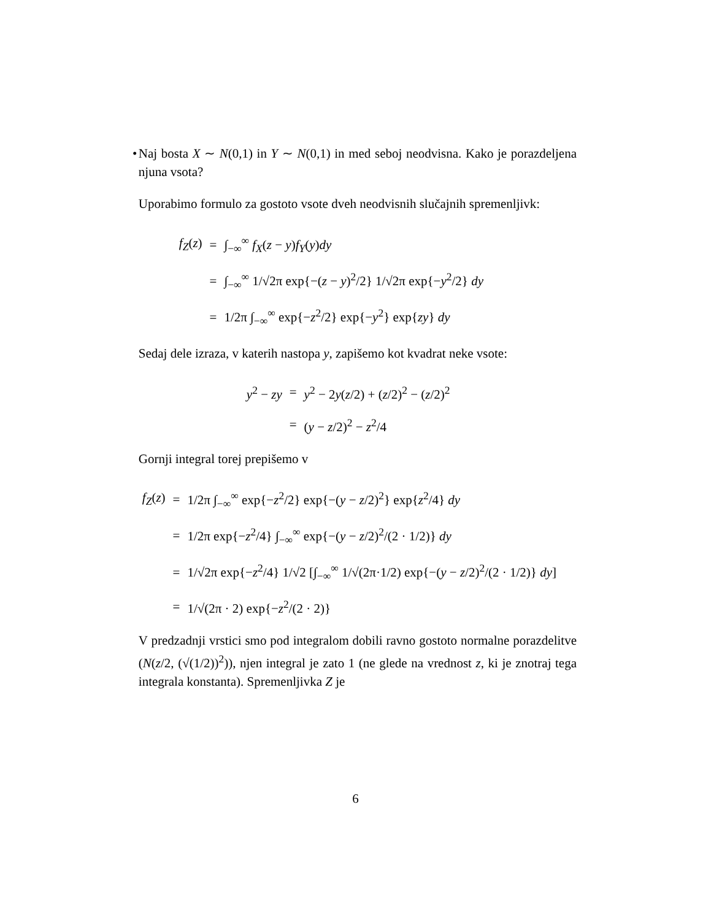• Naj bosta X ∼ N(0,1) in Y ∼ N(0,1) in med seboj neodvisna. Kako je porazdeljena njuna vsota?
Uporabimo formulo za gostoto vsote dveh neodvisnih slučajnih spremenljivk:
| f<sub>Z</sub> ( z ) | = | ∫<sub>−∞</sub><sup>∞</sup> f<sub>X</sub> ( z − y ) f<sub>Y</sub> ( y ) dy |
| | = | ∫<sub>−∞</sub><sup>∞</sup> 1/√2π exp{−( z − y )<sup>2</sup>/2} 1/√2π exp{− y<sup>2</sup>/2} dy |
| | = | 1/2π ∫<sub>−∞</sub><sup>∞</sup> exp{− z<sup>2</sup>/2} exp{− y<sup>2</sup>} exp{ zy } dy |
Sedaj dele izraza, v katerih nastopa y, zapišemo kot kvadrat neke vsote:
| y<sup>2</sup> − zy | = | y<sup>2</sup> − 2 y ( z /2) + ( z /2)<sup>2</sup> − ( z /2)<sup>2</sup> |
| | = | ( y − z /2)<sup>2</sup> − z<sup>2</sup>/4 |
Gornji integral torej prepišemo v
| f<sub>Z</sub> ( z ) | = | 1/2π ∫<sub>−∞</sub><sup>∞</sup> exp{− z<sup>2</sup>/2} exp{−( y − z /2)<sup>2</sup>} exp{ z<sup>2</sup>/4} dy |
| | = | 1/2π exp{− z<sup>2</sup>/4} ∫<sub>−∞</sub><sup>∞</sup> exp{−( y − z /2)<sup>2</sup>/(2 · 1/2)} dy |
| | = | 1/√2π exp{− z<sup>2</sup>/4} 1/√2 [∫<sub>−∞</sub><sup>∞</sup> 1/√(2π·1/2) exp{−( y − z /2)<sup>2</sup>/(2 · 1/2)} dy ] |
| | = | 1/√(2π · 2) exp{− z<sup>2</sup>/(2 · 2)} |
V predzadnji vrstici smo pod integralom dobili ravno gostoto normalne porazdelitve (N(z/2, (√(1/2))<sup>2</sup>)), njen integral je zato 1 (ne glede na vrednost z, ki je znotraj tega integrala konstanta). Spremenljivka Z je
6